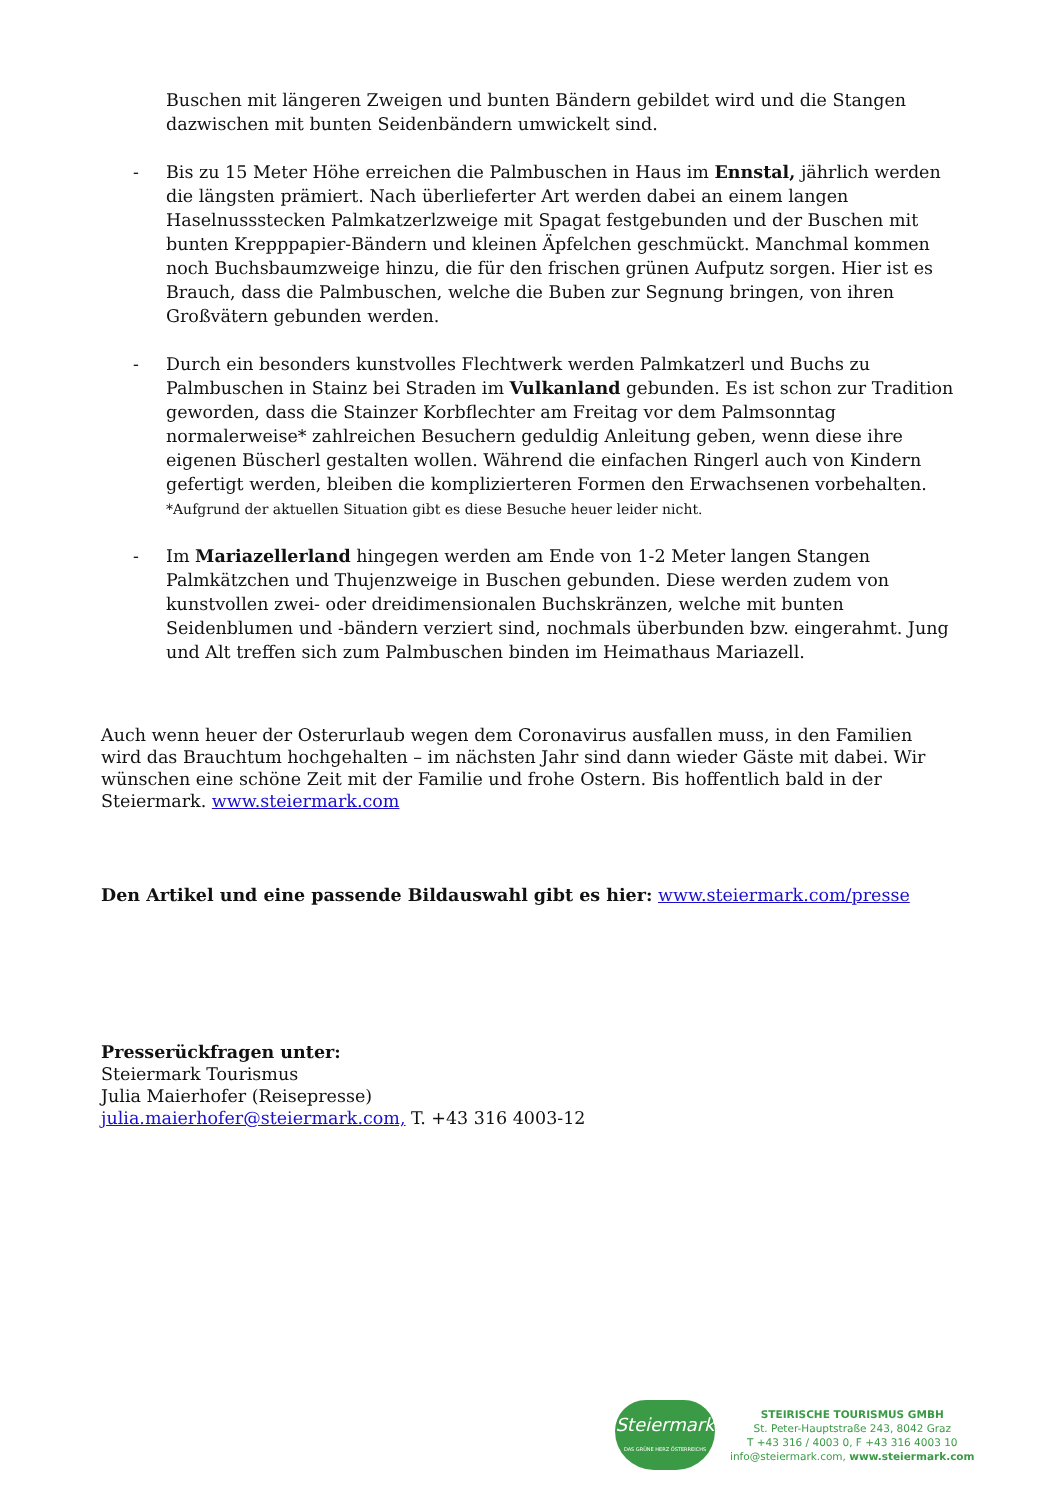Buschen mit längeren Zweigen und bunten Bändern gebildet wird und die Stangen dazwischen mit bunten Seidenbändern umwickelt sind.
- Bis zu 15 Meter Höhe erreichen die Palmbuschen in Haus im Ennstal, jährlich werden die längsten prämiert. Nach überlieferter Art werden dabei an einem langen Haselnussstecken Palmkatzerlzweige mit Spagat festgebunden und der Buschen mit bunten Krepppapier-Bändern und kleinen Äpfelchen geschmückt. Manchmal kommen noch Buchsbaumzweige hinzu, die für den frischen grünen Aufputz sorgen. Hier ist es Brauch, dass die Palmbuschen, welche die Buben zur Segnung bringen, von ihren Großvätern gebunden werden.
- Durch ein besonders kunstvolles Flechtwerk werden Palmkatzerl und Buchs zu Palmbuschen in Stainz bei Straden im Vulkanland gebunden. Es ist schon zur Tradition geworden, dass die Stainzer Korbflechter am Freitag vor dem Palmsonntag normalerweise* zahlreichen Besuchern geduldig Anleitung geben, wenn diese ihre eigenen Büscherl gestalten wollen. Während die einfachen Ringerl auch von Kindern gefertigt werden, bleiben die komplizierteren Formen den Erwachsenen vorbehalten.
*Aufgrund der aktuellen Situation gibt es diese Besuche heuer leider nicht.
- Im Mariazellerland hingegen werden am Ende von 1-2 Meter langen Stangen Palmkätzchen und Thujenzweige in Buschen gebunden. Diese werden zudem von kunstvollen zwei- oder dreidimensionalen Buchskränzen, welche mit bunten Seidenblumen und -bändern verziert sind, nochmals überbunden bzw. eingerahmt. Jung und Alt treffen sich zum Palmbuschen binden im Heimathaus Mariazell.
Auch wenn heuer der Osterurlaub wegen dem Coronavirus ausfallen muss, in den Familien wird das Brauchtum hochgehalten – im nächsten Jahr sind dann wieder Gäste mit dabei. Wir wünschen eine schöne Zeit mit der Familie und frohe Ostern. Bis hoffentlich bald in der Steiermark. www.steiermark.com
Den Artikel und eine passende Bildauswahl gibt es hier: www.steiermark.com/presse
Presserückfragen unter:
Steiermark Tourismus
Julia Maierhofer (Reisepresse)
julia.maierhofer@steiermark.com, T. +43 316 4003-12
Steiermark
DAS GRÜNE HERZ ÖSTERREICHS
STEIRISCHE TOURISMUS GMBH
St. Peter-Hauptstraße 243, 8042 Graz
T +43 316 / 4003 0, F +43 316 4003 10
info@steiermark.com, www.steiermark.com